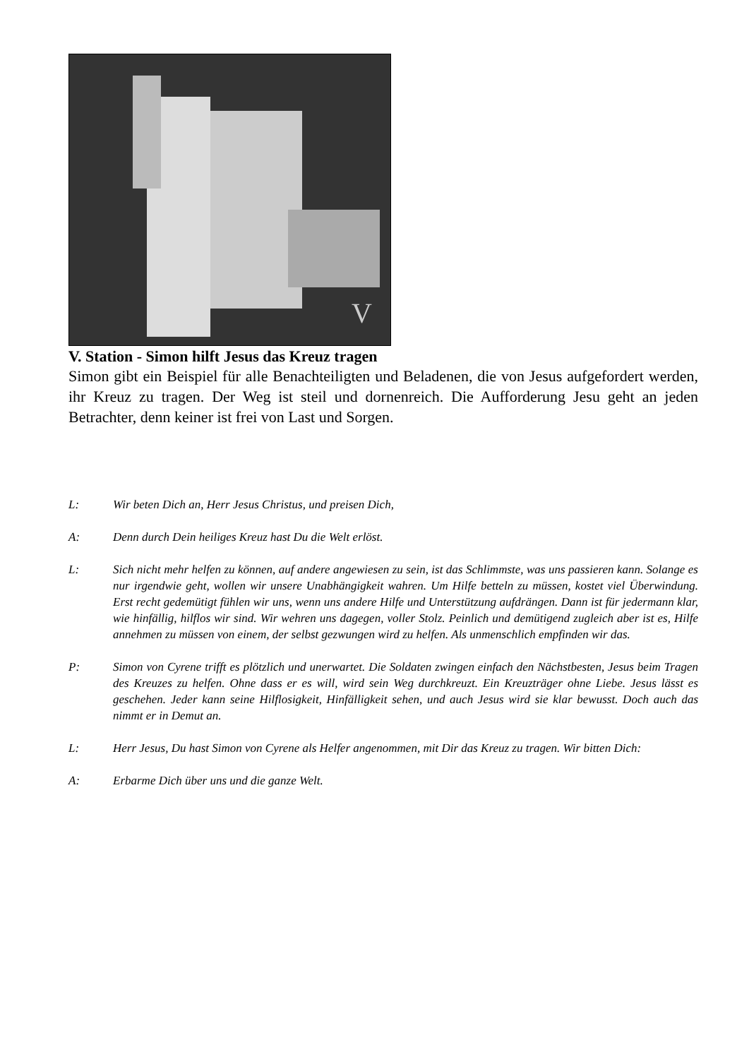V
V. Station - Simon hilft Jesus das Kreuz tragen
Simon gibt ein Beispiel für alle Benachteiligten und Beladenen, die von Jesus aufgefordert werden, ihr Kreuz zu tragen. Der Weg ist steil und dornenreich. Die Aufforderung Jesu geht an jeden Betrachter, denn keiner ist frei von Last und Sorgen.
L: Wir beten Dich an, Herr Jesus Christus, und preisen Dich,
A: Denn durch Dein heiliges Kreuz hast Du die Welt erlöst.
L: Sich nicht mehr helfen zu können, auf andere angewiesen zu sein, ist das Schlimmste, was uns passieren kann. Solange es nur irgendwie geht, wollen wir unsere Unabhängigkeit wahren. Um Hilfe betteln zu müssen, kostet viel Überwindung. Erst recht gedemütigt fühlen wir uns, wenn uns andere Hilfe und Unterstützung aufdrängen. Dann ist für jedermann klar, wie hinfällig, hilflos wir sind. Wir wehren uns dagegen, voller Stolz. Peinlich und demütigend zugleich aber ist es, Hilfe annehmen zu müssen von einem, der selbst gezwungen wird zu helfen. Als unmenschlich empfinden wir das.
P: Simon von Cyrene trifft es plötzlich und unerwartet. Die Soldaten zwingen einfach den Nächstbesten, Jesus beim Tragen des Kreuzes zu helfen. Ohne dass er es will, wird sein Weg durchkreuzt. Ein Kreuzträger ohne Liebe. Jesus lässt es geschehen. Jeder kann seine Hilflosigkeit, Hinfälligkeit sehen, und auch Jesus wird sie klar bewusst. Doch auch das nimmt er in Demut an.
L: Herr Jesus, Du hast Simon von Cyrene als Helfer angenommen, mit Dir das Kreuz zu tragen. Wir bitten Dich:
A: Erbarme Dich über uns und die ganze Welt.